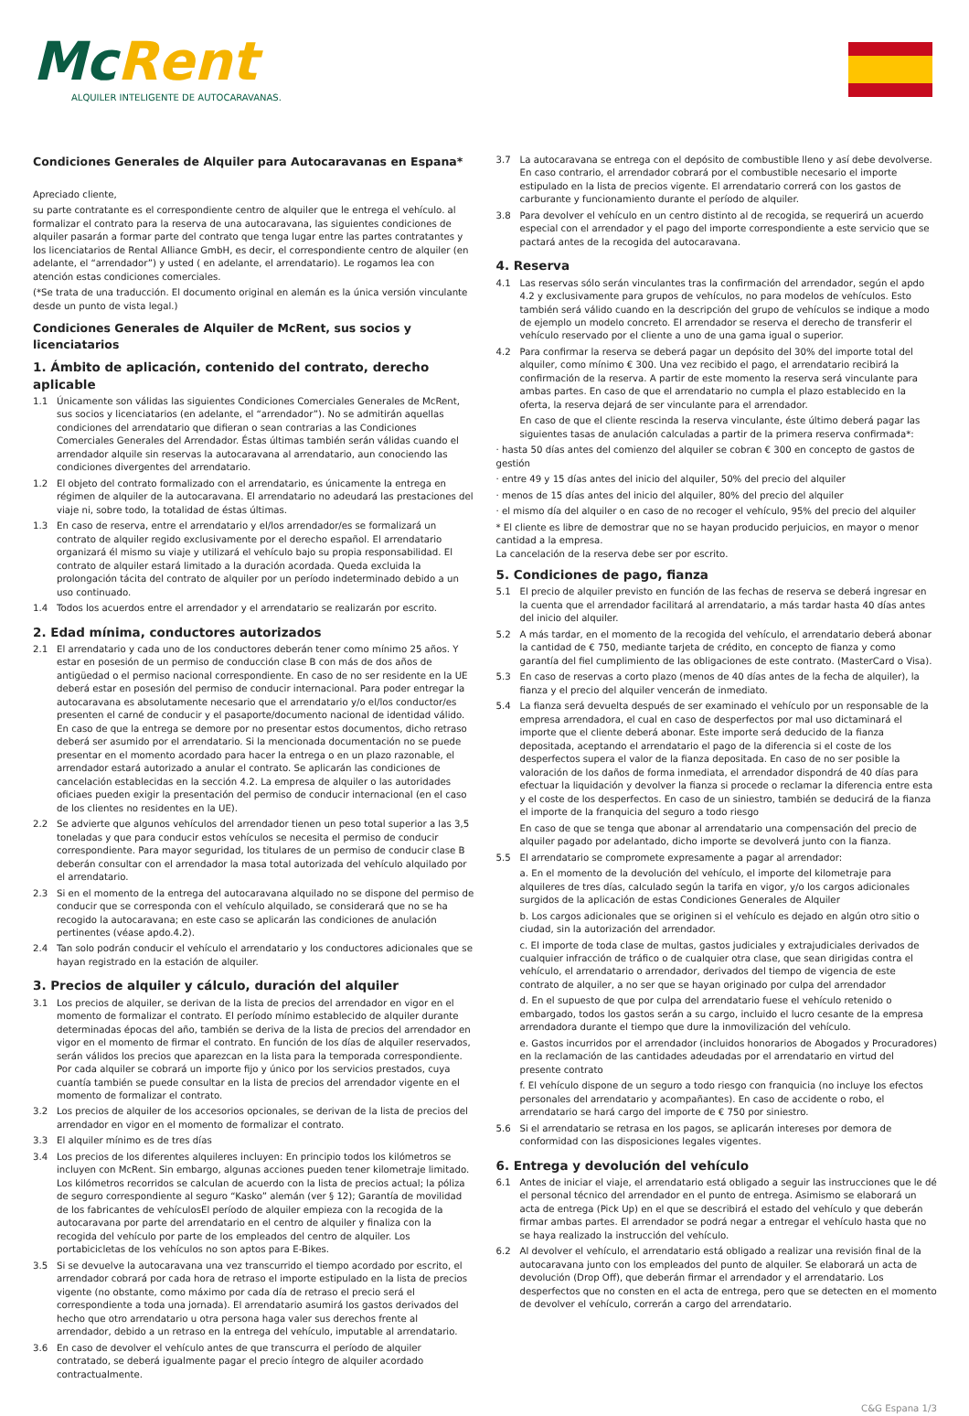McRent
ALQUILER INTELIGENTE DE AUTOCARAVANAS.
Condiciones Generales de Alquiler para Autocaravanas en Espana*
Apreciado cliente,
su parte contratante es el correspondiente centro de alquiler que le entrega el vehículo. al formalizar el contrato para la reserva de una autocaravana, las siguientes condiciones de alquiler pasarán a formar parte del contrato que tenga lugar entre las partes contratantes y los licenciatarios de Rental Alliance GmbH, es decir, el correspondiente centro de alquiler (en adelante, el “arrendador”) y usted ( en adelante, el arrendatario). Le rogamos lea con atención estas condiciones comerciales.
(*Se trata de una traducción. El documento original en alemán es la única versión vinculante desde un punto de vista legal.)
Condiciones Generales de Alquiler de McRent, sus socios y licenciatarios
1. Ámbito de aplicación, contenido del contrato, derecho aplicable
1.1 Únicamente son válidas las siguientes Condiciones Comerciales Generales de McRent, sus socios y licenciatarios (en adelante, el “arrendador”). No se admitirán aquellas condiciones del arrendatario que difieran o sean contrarias a las Condiciones Comerciales Generales del Arrendador. Éstas últimas también serán válidas cuando el arrendador alquile sin reservas la autocaravana al arrendatario, aun conociendo las condiciones divergentes del arrendatario.
1.2 El objeto del contrato formalizado con el arrendatario, es únicamente la entrega en régimen de alquiler de la autocaravana. El arrendatario no adeudará las prestaciones del viaje ni, sobre todo, la totalidad de éstas últimas.
1.3 En caso de reserva, entre el arrendatario y el/los arrendador/es se formalizará un contrato de alquiler regido exclusivamente por el derecho español. El arrendatario organizará él mismo su viaje y utilizará el vehículo bajo su propia responsabilidad. El contrato de alquiler estará limitado a la duración acordada. Queda excluida la prolongación tácita del contrato de alquiler por un período indeterminado debido a un uso continuado.
1.4 Todos los acuerdos entre el arrendador y el arrendatario se realizarán por escrito.
2. Edad mínima, conductores autorizados
2.1 El arrendatario y cada uno de los conductores deberán tener como mínimo 25 años. Y estar en posesión de un permiso de conducción clase B con más de dos años de antigüedad o el permiso nacional correspondiente. En caso de no ser residente en la UE deberá estar en posesión del permiso de conducir internacional. Para poder entregar la autocaravana es absolutamente necesario que el arrendatario y/o el/los conductor/es presenten el carné de conducir y el pasaporte/documento nacional de identidad válido. En caso de que la entrega se demore por no presentar estos documentos, dicho retraso deberá ser asumido por el arrendatario. Si la mencionada documentación no se puede presentar en el momento acordado para hacer la entrega o en un plazo razonable, el arrendador estará autorizado a anular el contrato. Se aplicarán las condiciones de cancelación establecidas en la sección 4.2. La empresa de alquiler o las autoridades oficiaes pueden exigir la presentación del permiso de conducir internacional (en el caso de los clientes no residentes en la UE).
2.2 Se advierte que algunos vehículos del arrendador tienen un peso total superior a las 3,5 toneladas y que para conducir estos vehículos se necesita el permiso de conducir correspondiente. Para mayor seguridad, los titulares de un permiso de conducir clase B deberán consultar con el arrendador la masa total autorizada del vehículo alquilado por el arrendatario.
2.3 Si en el momento de la entrega del autocaravana alquilado no se dispone del permiso de conducir que se corresponda con el vehículo alquilado, se considerará que no se ha recogido la autocaravana; en este caso se aplicarán las condiciones de anulación pertinentes (véase apdo.4.2).
2.4 Tan solo podrán conducir el vehículo el arrendatario y los conductores adicionales que se hayan registrado en la estación de alquiler.
3. Precios de alquiler y cálculo, duración del alquiler
3.1 Los precios de alquiler, se derivan de la lista de precios del arrendador en vigor en el momento de formalizar el contrato. El período mínimo establecido de alquiler durante determinadas épocas del año, también se deriva de la lista de precios del arrendador en vigor en el momento de firmar el contrato. En función de los días de alquiler reservados, serán válidos los precios que aparezcan en la lista para la temporada correspondiente. Por cada alquiler se cobrará un importe fijo y único por los servicios prestados, cuya cuantía también se puede consultar en la lista de precios del arrendador vigente en el momento de formalizar el contrato.
3.2 Los precios de alquiler de los accesorios opcionales, se derivan de la lista de precios del arrendador en vigor en el momento de formalizar el contrato.
3.3 El alquiler mínimo es de tres días
3.4 Los precios de los diferentes alquileres incluyen: En principio todos los kilómetros se incluyen con McRent. Sin embargo, algunas acciones pueden tener kilometraje limitado. Los kilómetros recorridos se calculan de acuerdo con la lista de precios actual; la póliza de seguro correspondiente al seguro “Kasko” alemán (ver § 12); Garantía de movilidad de los fabricantes de vehículosEl período de alquiler empieza con la recogida de la autocaravana por parte del arrendatario en el centro de alquiler y finaliza con la recogida del vehículo por parte de los empleados del centro de alquiler. Los portabicicletas de los vehículos no son aptos para E-Bikes.
3.5 Si se devuelve la autocaravana una vez transcurrido el tiempo acordado por escrito, el arrendador cobrará por cada hora de retraso el importe estipulado en la lista de precios vigente (no obstante, como máximo por cada día de retraso el precio será el correspondiente a toda una jornada). El arrendatario asumirá los gastos derivados del hecho que otro arrendatario u otra persona haga valer sus derechos frente al arrendador, debido a un retraso en la entrega del vehículo, imputable al arrendatario.
3.6 En caso de devolver el vehículo antes de que transcurra el período de alquiler contratado, se deberá igualmente pagar el precio íntegro de alquiler acordado contractualmente.
3.7 La autocaravana se entrega con el depósito de combustible lleno y así debe devolverse. En caso contrario, el arrendador cobrará por el combustible necesario el importe estipulado en la lista de precios vigente. El arrendatario correrá con los gastos de carburante y funcionamiento durante el período de alquiler.
3.8 Para devolver el vehículo en un centro distinto al de recogida, se requerirá un acuerdo especial con el arrendador y el pago del importe correspondiente a este servicio que se pactará antes de la recogida del autocaravana.
4. Reserva
4.1 Las reservas sólo serán vinculantes tras la confirmación del arrendador, según el apdo 4.2 y exclusivamente para grupos de vehículos, no para modelos de vehículos. Esto también será válido cuando en la descripción del grupo de vehículos se indique a modo de ejemplo un modelo concreto. El arrendador se reserva el derecho de transferir el vehículo reservado por el cliente a uno de una gama igual o superior.
4.2 Para confirmar la reserva se deberá pagar un depósito del 30% del importe total del alquiler, como mínimo € 300. Una vez recibido el pago, el arrendatario recibirá la confirmación de la reserva. A partir de este momento la reserva será vinculante para ambas partes. En caso de que el arrendatario no cumpla el plazo establecido en la oferta, la reserva dejará de ser vinculante para el arrendador.
En caso de que el cliente rescinda la reserva vinculante, éste último deberá pagar las siguientes tasas de anulación calculadas a partir de la primera reserva confirmada*:
· hasta 50 días antes del comienzo del alquiler se cobran € 300 en concepto de gastos de gestión
· entre 49 y 15 días antes del inicio del alquiler, 50% del precio del alquiler
· menos de 15 días antes del inicio del alquiler, 80% del precio del alquiler
· el mismo día del alquiler o en caso de no recoger el vehículo, 95% del precio del alquiler
* El cliente es libre de demostrar que no se hayan producido perjuicios, en mayor o menor cantidad a la empresa.
La cancelación de la reserva debe ser por escrito.
5. Condiciones de pago, fianza
5.1 El precio de alquiler previsto en función de las fechas de reserva se deberá ingresar en la cuenta que el arrendador facilitará al arrendatario, a más tardar hasta 40 días antes del inicio del alquiler.
5.2 A más tardar, en el momento de la recogida del vehículo, el arrendatario deberá abonar la cantidad de € 750, mediante tarjeta de crédito, en concepto de fianza y como garantía del fiel cumplimiento de las obligaciones de este contrato. (MasterCard o Visa).
5.3 En caso de reservas a corto plazo (menos de 40 días antes de la fecha de alquiler), la fianza y el precio del alquiler vencerán de inmediato.
5.4 La fianza será devuelta después de ser examinado el vehículo por un responsable de la empresa arrendadora, el cual en caso de desperfectos por mal uso dictaminará el importe que el cliente deberá abonar. Este importe será deducido de la fianza depositada, aceptando el arrendatario el pago de la diferencia si el coste de los desperfectos supera el valor de la fianza depositada. En caso de no ser posible la valoración de los daños de forma inmediata, el arrendador dispondrá de 40 días para efectuar la liquidación y devolver la fianza si procede o reclamar la diferencia entre esta y el coste de los desperfectos. En caso de un siniestro, también se deducirá de la fianza el importe de la franquicia del seguro a todo riesgo
En caso de que se tenga que abonar al arrendatario una compensación del precio de alquiler pagado por adelantado, dicho importe se devolverá junto con la fianza.
5.5 El arrendatario se compromete expresamente a pagar al arrendador:
a. En el momento de la devolución del vehículo, el importe del kilometraje para alquileres de tres días, calculado según la tarifa en vigor, y/o los cargos adicionales surgidos de la aplicación de estas Condiciones Generales de Alquiler
b. Los cargos adicionales que se originen si el vehículo es dejado en algún otro sitio o ciudad, sin la autorización del arrendador.
c. El importe de toda clase de multas, gastos judiciales y extrajudiciales derivados de cualquier infracción de tráfico o de cualquier otra clase, que sean dirigidas contra el vehículo, el arrendatario o arrendador, derivados del tiempo de vigencia de este contrato de alquiler, a no ser que se hayan originado por culpa del arrendador
d. En el supuesto de que por culpa del arrendatario fuese el vehículo retenido o embargado, todos los gastos serán a su cargo, incluido el lucro cesante de la empresa arrendadora durante el tiempo que dure la inmovilización del vehículo.
e. Gastos incurridos por el arrendador (incluidos honorarios de Abogados y Procuradores) en la reclamación de las cantidades adeudadas por el arrendatario en virtud del presente contrato
f. El vehículo dispone de un seguro a todo riesgo con franquicia (no incluye los efectos personales del arrendatario y acompañantes). En caso de accidente o robo, el arrendatario se hará cargo del importe de € 750 por siniestro.
5.6 Si el arrendatario se retrasa en los pagos, se aplicarán intereses por demora de conformidad con las disposiciones legales vigentes.
6. Entrega y devolución del vehículo
6.1 Antes de iniciar el viaje, el arrendatario está obligado a seguir las instrucciones que le dé el personal técnico del arrendador en el punto de entrega. Asimismo se elaborará un acta de entrega (Pick Up) en el que se describirá el estado del vehículo y que deberán firmar ambas partes. El arrendador se podrá negar a entregar el vehículo hasta que no se haya realizado la instrucción del vehículo.
6.2 Al devolver el vehículo, el arrendatario está obligado a realizar una revisión final de la autocaravana junto con los empleados del punto de alquiler. Se elaborará un acta de devolución (Drop Off), que deberán firmar el arrendador y el arrendatario. Los desperfectos que no consten en el acta de entrega, pero que se detecten en el momento de devolver el vehículo, correrán a cargo del arrendatario.
C&G Espana 1/3